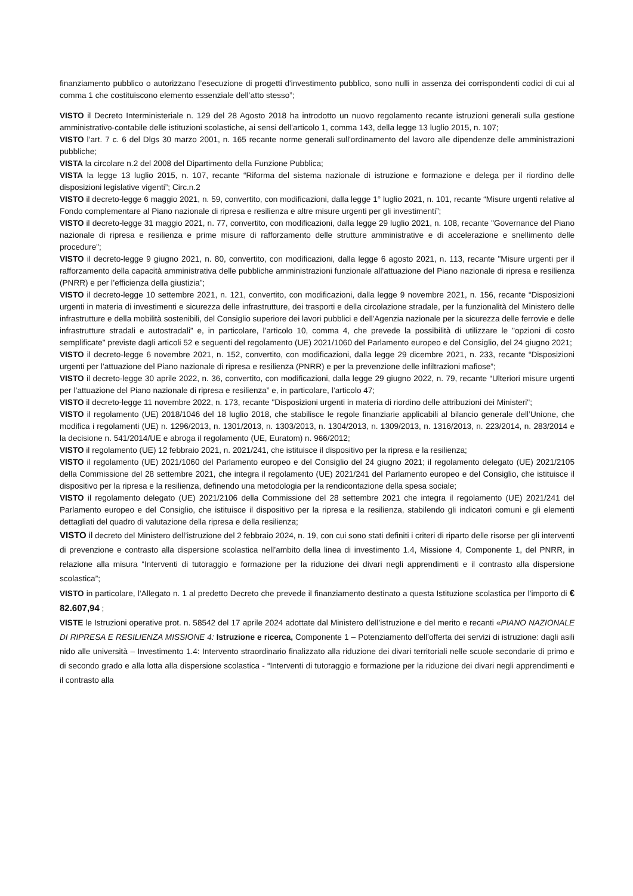finanziamento pubblico o autorizzano l’esecuzione di progetti d'investimento pubblico, sono nulli in assenza dei corrispondenti codici di cui al comma 1 che costituiscono elemento essenziale dell’atto stesso”;
VISTO il Decreto Interministeriale n. 129 del 28 Agosto 2018 ha introdotto un nuovo regolamento recante istruzioni generali sulla gestione amministrativo-contabile delle istituzioni scolastiche, ai sensi dell'articolo 1, comma 143, della legge 13 luglio 2015, n. 107;
VISTO l’art. 7 c. 6 del Dlgs 30 marzo 2001, n. 165 recante norme generali sull'ordinamento del lavoro alle dipendenze delle amministrazioni pubbliche;
VISTA la circolare n.2 del 2008 del Dipartimento della Funzione Pubblica;
VISTA la legge 13 luglio 2015, n. 107, recante “Riforma del sistema nazionale di istruzione e formazione e delega per il riordino delle disposizioni legislative vigenti”; Circ.n.2
VISTO il decreto-legge 6 maggio 2021, n. 59, convertito, con modificazioni, dalla legge 1° luglio 2021, n. 101, recante “Misure urgenti relative al Fondo complementare al Piano nazionale di ripresa e resilienza e altre misure urgenti per gli investimenti”;
VISTO il decreto-legge 31 maggio 2021, n. 77, convertito, con modificazioni, dalla legge 29 luglio 2021, n. 108, recante "Governance del Piano nazionale di ripresa e resilienza e prime misure di rafforzamento delle strutture amministrative e di accelerazione e snellimento delle procedure";
VISTO il decreto-legge 9 giugno 2021, n. 80, convertito, con modificazioni, dalla legge 6 agosto 2021, n. 113, recante "Misure urgenti per il rafforzamento della capacità amministrativa delle pubbliche amministrazioni funzionale all'attuazione del Piano nazionale di ripresa e resilienza (PNRR) e per l’efficienza della giustizia";
VISTO il decreto-legge 10 settembre 2021, n. 121, convertito, con modificazioni, dalla legge 9 novembre 2021, n. 156, recante “Disposizioni urgenti in materia di investimenti e sicurezza delle infrastrutture, dei trasporti e della circolazione stradale, per la funzionalità del Ministero delle infrastrutture e della mobilità sostenibili, del Consiglio superiore dei lavori pubblici e dell'Agenzia nazionale per la sicurezza delle ferrovie e delle infrastrutture stradali e autostradali” e, in particolare, l’articolo 10, comma 4, che prevede la possibilità di utilizzare le "opzioni di costo semplificate" previste dagli articoli 52 e seguenti del regolamento (UE) 2021/1060 del Parlamento europeo e del Consiglio, del 24 giugno 2021;
VISTO il decreto-legge 6 novembre 2021, n. 152, convertito, con modificazioni, dalla legge 29 dicembre 2021, n. 233, recante “Disposizioni urgenti per l’attuazione del Piano nazionale di ripresa e resilienza (PNRR) e per la prevenzione delle infiltrazioni mafiose”;
VISTO il decreto-legge 30 aprile 2022, n. 36, convertito, con modificazioni, dalla legge 29 giugno 2022, n. 79, recante “Ulteriori misure urgenti per l’attuazione del Piano nazionale di ripresa e resilienza” e, in particolare, l’articolo 47;
VISTO il decreto-legge 11 novembre 2022, n. 173, recante "Disposizioni urgenti in materia di riordino delle attribuzioni dei Ministeri";
VISTO il regolamento (UE) 2018/1046 del 18 luglio 2018, che stabilisce le regole finanziarie applicabili al bilancio generale dell’Unione, che modifica i regolamenti (UE) n. 1296/2013, n. 1301/2013, n. 1303/2013, n. 1304/2013, n. 1309/2013, n. 1316/2013, n. 223/2014, n. 283/2014 e la decisione n. 541/2014/UE e abroga il regolamento (UE, Euratom) n. 966/2012;
VISTO il regolamento (UE) 12 febbraio 2021, n. 2021/241, che istituisce il dispositivo per la ripresa e la resilienza;
VISTO il regolamento (UE) 2021/1060 del Parlamento europeo e del Consiglio del 24 giugno 2021; il regolamento delegato (UE) 2021/2105 della Commissione del 28 settembre 2021, che integra il regolamento (UE) 2021/241 del Parlamento europeo e del Consiglio, che istituisce il dispositivo per la ripresa e la resilienza, definendo una metodologia per la rendicontazione della spesa sociale;
VISTO il regolamento delegato (UE) 2021/2106 della Commissione del 28 settembre 2021 che integra il regolamento (UE) 2021/241 del Parlamento europeo e del Consiglio, che istituisce il dispositivo per la ripresa e la resilienza, stabilendo gli indicatori comuni e gli elementi dettagliati del quadro di valutazione della ripresa e della resilienza;
VISTO il decreto del Ministero dell’istruzione del 2 febbraio 2024, n. 19, con cui sono stati definiti i criteri di riparto delle risorse per gli interventi di prevenzione e contrasto alla dispersione scolastica nell’ambito della linea di investimento 1.4, Missione 4, Componente 1, del PNRR, in relazione alla misura “Interventi di tutoraggio e formazione per la riduzione dei divari negli apprendimenti e il contrasto alla dispersione scolastica”;
VISTO in particolare, l’Allegato n. 1 al predetto Decreto che prevede il finanziamento destinato a questa Istituzione scolastica per l’importo di € 82.607,94 ;
VISTE le Istruzioni operative prot. n. 58542 del 17 aprile 2024 adottate dal Ministero dell’istruzione e del merito e recanti «PIANO NAZIONALE DI RIPRESA E RESILIENZA MISSIONE 4: Istruzione e ricerca, Componente 1 – Potenziamento dell’offerta dei servizi di istruzione: dagli asili nido alle università – Investimento 1.4: Intervento straordinario finalizzato alla riduzione dei divari territoriali nelle scuole secondarie di primo e di secondo grado e alla lotta alla dispersione scolastica - “Interventi di tutoraggio e formazione per la riduzione dei divari negli apprendimenti e il contrasto alla